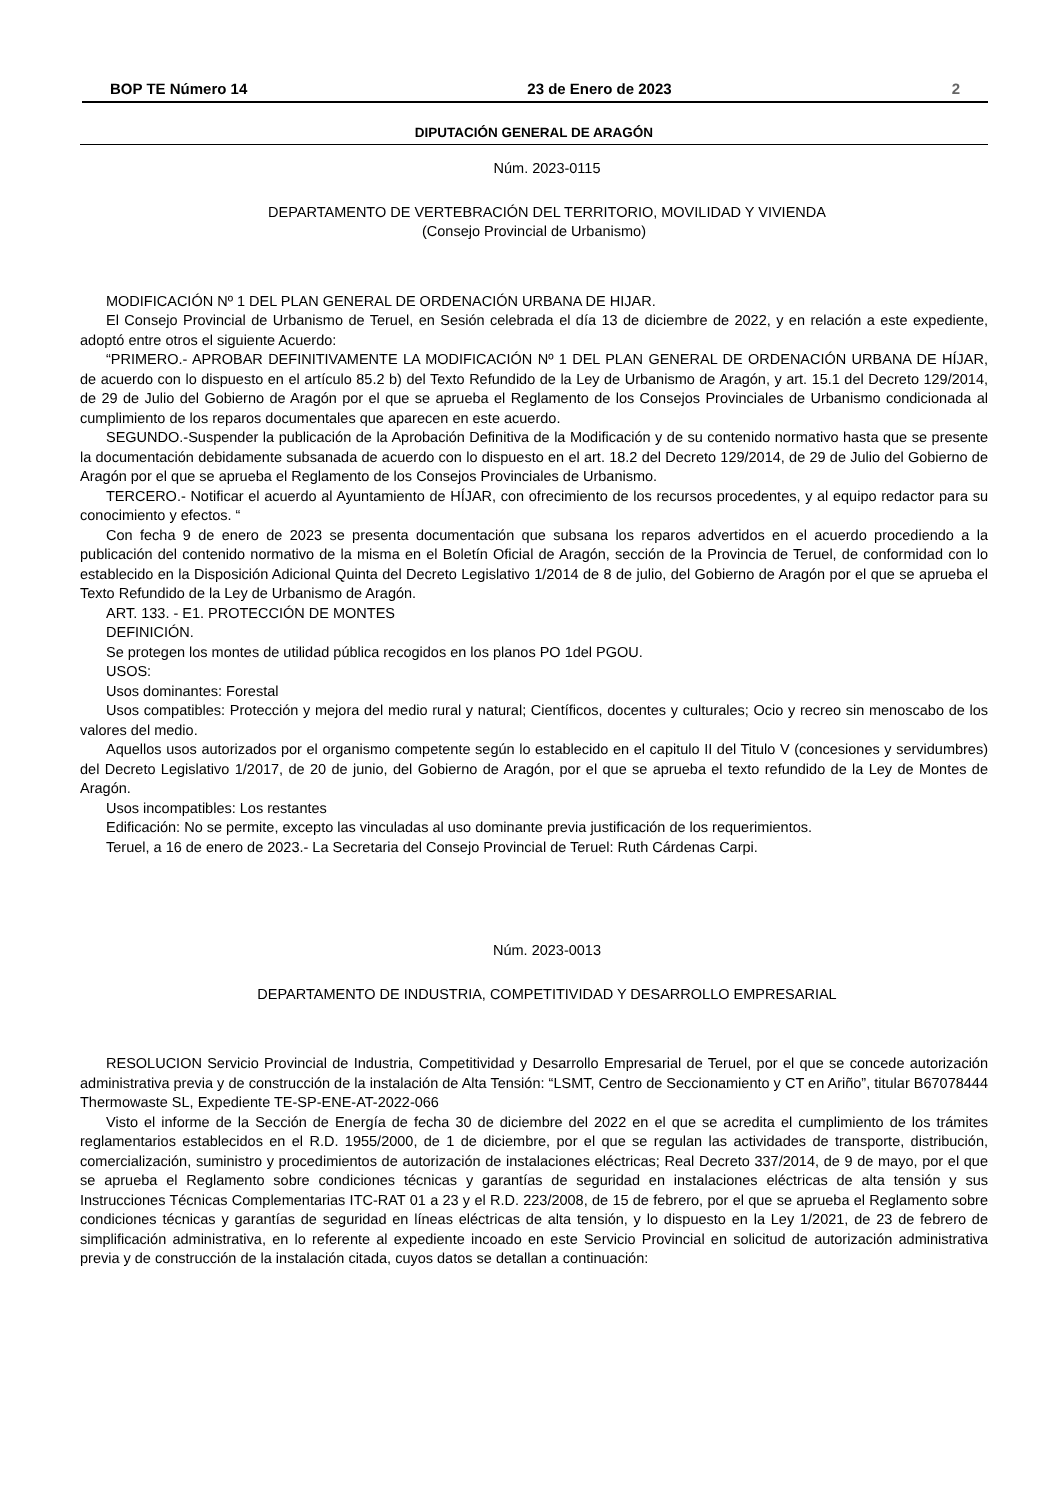BOP TE Número 14 23 de Enero de 2023 2
DIPUTACIÓN GENERAL DE ARAGÓN
Núm. 2023-0115
DEPARTAMENTO DE VERTEBRACIÓN DEL TERRITORIO, MOVILIDAD Y VIVIENDA
(Consejo Provincial de Urbanismo)
MODIFICACIÓN Nº 1 DEL PLAN GENERAL DE ORDENACIÓN URBANA DE HIJAR.
El Consejo Provincial de Urbanismo de Teruel, en Sesión celebrada el día 13 de diciembre de 2022, y en relación a este expediente, adoptó entre otros el siguiente Acuerdo:
“PRIMERO.- APROBAR DEFINITIVAMENTE LA MODIFICACIÓN Nº 1 DEL PLAN GENERAL DE ORDENACIÓN URBANA DE HÍJAR, de acuerdo con lo dispuesto en el artículo 85.2 b) del Texto Refundido de la Ley de Urbanismo de Aragón, y art. 15.1 del Decreto 129/2014, de 29 de Julio del Gobierno de Aragón por el que se aprueba el Reglamento de los Consejos Provinciales de Urbanismo condicionada al cumplimiento de los reparos documentales que aparecen en este acuerdo.
SEGUNDO.-Suspender la publicación de la Aprobación Definitiva de la Modificación y de su contenido normativo hasta que se presente la documentación debidamente subsanada de acuerdo con lo dispuesto en el art. 18.2 del Decreto 129/2014, de 29 de Julio del Gobierno de Aragón por el que se aprueba el Reglamento de los Consejos Provinciales de Urbanismo.
TERCERO.- Notificar el acuerdo al Ayuntamiento de HÍJAR, con ofrecimiento de los recursos procedentes, y al equipo redactor para su conocimiento y efectos. “
Con fecha 9 de enero de 2023 se presenta documentación que subsana los reparos advertidos en el acuerdo procediendo a la publicación del contenido normativo de la misma en el Boletín Oficial de Aragón, sección de la Provincia de Teruel, de conformidad con lo establecido en la Disposición Adicional Quinta del Decreto Legislativo 1/2014 de 8 de julio, del Gobierno de Aragón por el que se aprueba el Texto Refundido de la Ley de Urbanismo de Aragón.
ART. 133. - E1. PROTECCIÓN DE MONTES
DEFINICIÓN.
Se protegen los montes de utilidad pública recogidos en los planos PO 1del PGOU.
USOS:
Usos dominantes: Forestal
Usos compatibles: Protección y mejora del medio rural y natural; Científicos, docentes y culturales; Ocio y recreo sin menoscabo de los valores del medio.
Aquellos usos autorizados por el organismo competente según lo establecido en el capitulo II del Titulo V (concesiones y servidumbres) del Decreto Legislativo 1/2017, de 20 de junio, del Gobierno de Aragón, por el que se aprueba el texto refundido de la Ley de Montes de Aragón.
Usos incompatibles: Los restantes
Edificación: No se permite, excepto las vinculadas al uso dominante previa justificación de los requerimientos.
Teruel, a 16 de enero de 2023.- La Secretaria del Consejo Provincial de Teruel: Ruth Cárdenas Carpi.
Núm. 2023-0013
DEPARTAMENTO DE INDUSTRIA, COMPETITIVIDAD Y DESARROLLO EMPRESARIAL
RESOLUCION Servicio Provincial de Industria, Competitividad y Desarrollo Empresarial de Teruel, por el que se concede autorización administrativa previa y de construcción de la instalación de Alta Tensión: “LSMT, Centro de Seccionamiento y CT en Ariño”, titular B67078444 Thermowaste SL, Expediente TE-SP-ENE-AT-2022-066
Visto el informe de la Sección de Energía de fecha 30 de diciembre del 2022 en el que se acredita el cumplimiento de los trámites reglamentarios establecidos en el R.D. 1955/2000, de 1 de diciembre, por el que se regulan las actividades de transporte, distribución, comercialización, suministro y procedimientos de autorización de instalaciones eléctricas; Real Decreto 337/2014, de 9 de mayo, por el que se aprueba el Reglamento sobre condiciones técnicas y garantías de seguridad en instalaciones eléctricas de alta tensión y sus Instrucciones Técnicas Complementarias ITC-RAT 01 a 23 y el R.D. 223/2008, de 15 de febrero, por el que se aprueba el Reglamento sobre condiciones técnicas y garantías de seguridad en líneas eléctricas de alta tensión, y lo dispuesto en la Ley 1/2021, de 23 de febrero de simplificación administrativa, en lo referente al expediente incoado en este Servicio Provincial en solicitud de autorización administrativa previa y de construcción de la instalación citada, cuyos datos se detallan a continuación: